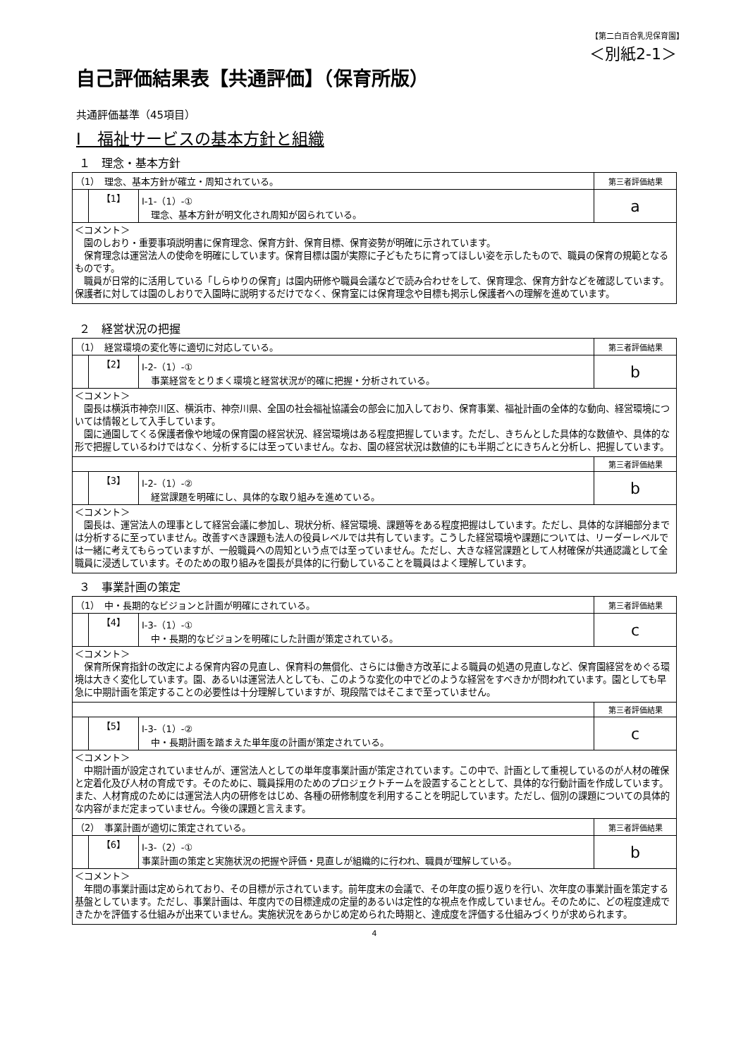【第二白百合乳児保育園】
＜別紙2-1＞
自己評価結果表【共通評価】（保育所版）
共通評価基準（45項目）
Ⅰ　福祉サービスの基本方針と組織
１　理念・基本方針
| （1） 理念、基本方針が確立・周知されている。 | | | 第三者評価結果 |
| | 【1】 | Ⅰ-1-（1）-① 理念、基本方針が明文化され周知が図られている。 | a |
| ＜コメント＞ 園のしおり・重要事項説明書に保育理念、保育方針、保育目標、保育姿勢が明確に示されています。 保育理念は運営法人の使命を明確にしています。保育目標は園が実際に子どもたちに育ってほしい姿を示したもので、職員の保育の規範となるものです。 職員が日常的に活用している「しらゆりの保育」は園内研修や職員会議などで読み合わせをして、保育理念、保育方針などを確認しています。保護者に対しては園のしおりで入園時に説明するだけでなく、保育室には保育理念や目標も掲示し保護者への理解を進めています。 | | | |
２　経営状況の把握
| （1） 経営環境の変化等に適切に対応している。 | | | 第三者評価結果 |
| | 【2】 | Ⅰ-2-（1）-① 事業経営をとりまく環境と経営状況が的確に把握・分析されている。 | b |
| ＜コメント＞ 園長は横浜市神奈川区、横浜市、神奈川県、全国の社会福祉協議会の部会に加入しており、保育事業、福祉計画の全体的な動向、経営環境については情報として入手しています。 園に通園してくる保護者像や地域の保育園の経営状況、経営環境はある程度把握しています。ただし、きちんとした具体的な数値や、具体的な形で把握しているわけではなく、分析するには至っていません。なお、園の経営状況は数値的にも半期ごとにきちんと分析し、把握しています。 | | | |
| | | | 第三者評価結果 |
| | 【3】 | Ⅰ-2-（1）-② 経営課題を明確にし、具体的な取り組みを進めている。 | b |
| ＜コメント＞ 園長は、運営法人の理事として経営会議に参加し、現状分析、経営環境、課題等をある程度把握はしています。ただし、具体的な詳細部分までは分析するに至っていません。改善すべき課題も法人の役員レベルでは共有しています。こうした経営環境や課題については、リーダーレベルでは一緒に考えてもらっていますが、一般職員への周知という点では至っていません。ただし、大きな経営課題として人材確保が共通認識として全職員に浸透しています。そのための取り組みを園長が具体的に行動していることを職員はよく理解しています。 | | | |
３　事業計画の策定
| （1） 中・長期的なビジョンと計画が明確にされている。 | | | 第三者評価結果 |
| | 【4】 | Ⅰ-3-（1）-① 中・長期的なビジョンを明確にした計画が策定されている。 | c |
| ＜コメント＞ 保育所保育指針の改定による保育内容の見直し、保育料の無償化、さらには働き方改革による職員の処遇の見直しなど、保育園経営をめぐる環境は大きく変化しています。園、あるいは運営法人としても、このような変化の中でどのような経営をすべきかが問われています。園としても早急に中期計画を策定することの必要性は十分理解していますが、現段階ではそこまで至っていません。 | | | |
| | | | 第三者評価結果 |
| | 【5】 | Ⅰ-3-（1）-② 中・長期計画を踏まえた単年度の計画が策定されている。 | c |
| ＜コメント＞ 中期計画が設定されていませんが、運営法人としての単年度事業計画が策定されています。この中で、計画として重視しているのが人材の確保と定着化及び人材の育成です。そのために、職員採用のためのプロジェクトチームを設置することとして、具体的な行動計画を作成しています。また、人材育成のためには運営法人内の研修をはじめ、各種の研修制度を利用することを明記しています。ただし、個別の課題についての具体的な内容がまだ定まっていません。今後の課題と言えます。 | | | |
| （2） 事業計画が適切に策定されている。 | | | 第三者評価結果 |
| | 【6】 | Ⅰ-3-（2）-① 事業計画の策定と実施状況の把握や評価・見直しが組織的に行われ、職員が理解している。 | b |
| ＜コメント＞ 年間の事業計画は定められており、その目標が示されています。前年度末の会議で、その年度の振り返りを行い、次年度の事業計画を策定する基盤としています。ただし、事業計画は、年度内での目標達成の定量的あるいは定性的な視点を作成していません。そのために、どの程度達成できたかを評価する仕組みが出来ていません。実施状況をあらかじめ定められた時期と、達成度を評価する仕組みづくりが求められます。 | | | |
4